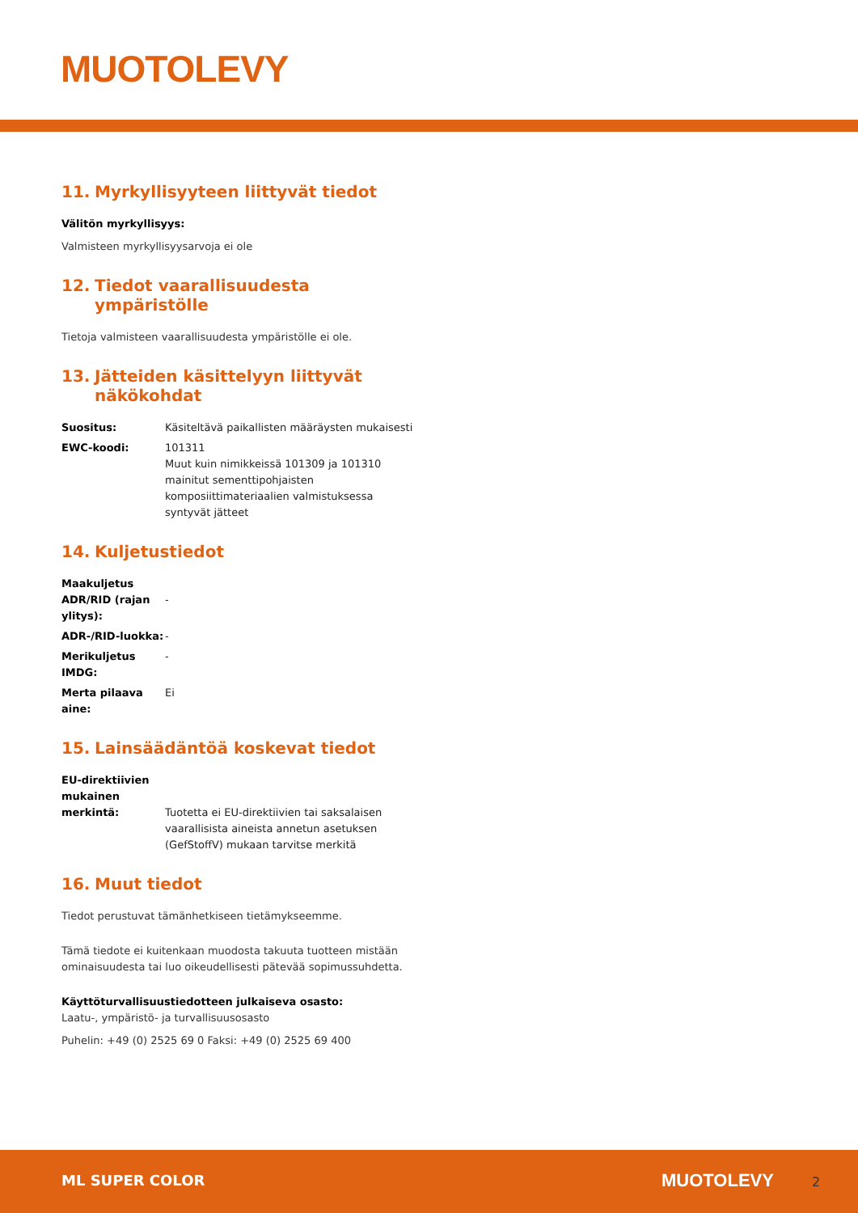MUOTOLEVY
11. Myrkyllisyyteen liittyvät tiedot
Välitön myrkyllisyys:
Valmisteen myrkyllisyysarvoja ei ole
12. Tiedot vaarallisuudesta ympäristölle
Tietoja valmisteen vaarallisuudesta ympäristölle ei ole.
13. Jätteiden käsittelyyn liittyvät näkökohdat
Suositus: Käsiteltävä paikallisten määräysten mukaisesti
EWC-koodi: 101311
Muut kuin nimikkeissä 101309 ja 101310 mainitut sementtipohjaisten komposiittimateriaalien valmistuksessa syntyvät jätteet
14. Kuljetustiedot
Maakuljetus ADR/RID (rajan ylitys):
-
ADR-/RID-luokka: -
Merikuljetus IMDG:
-
Merta pilaava aine:
Ei
15. Lainsäädäntöä koskevat tiedot
EU-direktiivien mukainen merkintä:
Tuotetta ei EU-direktiivien tai saksalaisen vaarallisista aineista annetun asetuksen (GefStoffV) mukaan tarvitse merkitä
16. Muut tiedot
Tiedot perustuvat tämänhetkiseen tietämykseemme.
Tämä tiedote ei kuitenkaan muodosta takuuta tuotteen mistään ominaisuudesta tai luo oikeudellisesti pätevää sopimussuhdetta.
Käyttöturvallisuustiedotteen julkaiseva osasto:
Laatu-, ympäristö- ja turvallisuusosasto
Puhelin: +49 (0) 2525 69 0 Faksi: +49 (0) 2525 69 400
ML SUPER COLOR MUOTOLEVY 2